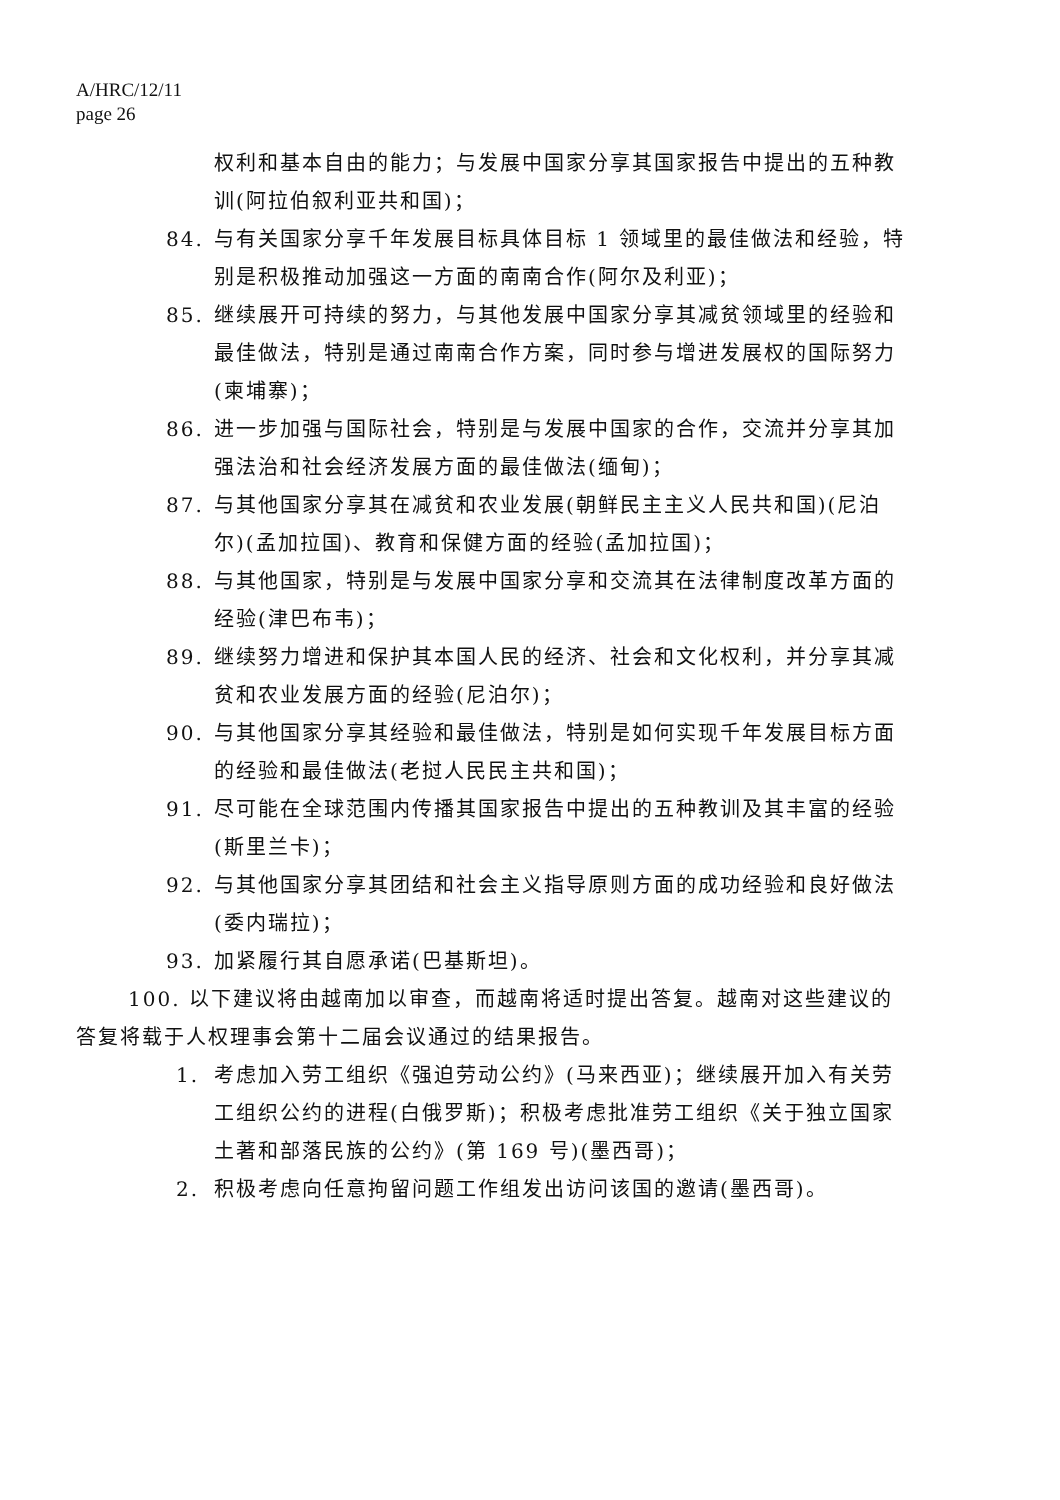A/HRC/12/11
page 26
权利和基本自由的能力；与发展中国家分享其国家报告中提出的五种教训(阿拉伯叙利亚共和国)；
84. 与有关国家分享千年发展目标具体目标 1 领域里的最佳做法和经验，特别是积极推动加强这一方面的南南合作(阿尔及利亚)；
85. 继续展开可持续的努力，与其他发展中国家分享其减贫领域里的经验和最佳做法，特别是通过南南合作方案，同时参与增进发展权的国际努力(柬埔寨)；
86. 进一步加强与国际社会，特别是与发展中国家的合作，交流并分享其加强法治和社会经济发展方面的最佳做法(缅甸)；
87. 与其他国家分享其在减贫和农业发展(朝鲜民主主义人民共和国)(尼泊尔)(孟加拉国)、教育和保健方面的经验(孟加拉国)；
88. 与其他国家，特别是与发展中国家分享和交流其在法律制度改革方面的经验(津巴布韦)；
89. 继续努力增进和保护其本国人民的经济、社会和文化权利，并分享其减贫和农业发展方面的经验(尼泊尔)；
90. 与其他国家分享其经验和最佳做法，特别是如何实现千年发展目标方面的经验和最佳做法(老挝人民民主共和国)；
91. 尽可能在全球范围内传播其国家报告中提出的五种教训及其丰富的经验(斯里兰卡)；
92. 与其他国家分享其团结和社会主义指导原则方面的成功经验和良好做法(委内瑞拉)；
93. 加紧履行其自愿承诺(巴基斯坦)。
100. 以下建议将由越南加以审查，而越南将适时提出答复。越南对这些建议的答复将载于人权理事会第十二届会议通过的结果报告。
1. 考虑加入劳工组织《强迫劳动公约》(马来西亚)；继续展开加入有关劳工组织公约的进程(白俄罗斯)；积极考虑批准劳工组织《关于独立国家土著和部落民族的公约》(第 169 号)(墨西哥)；
2. 积极考虑向任意拘留问题工作组发出访问该国的邀请(墨西哥)。